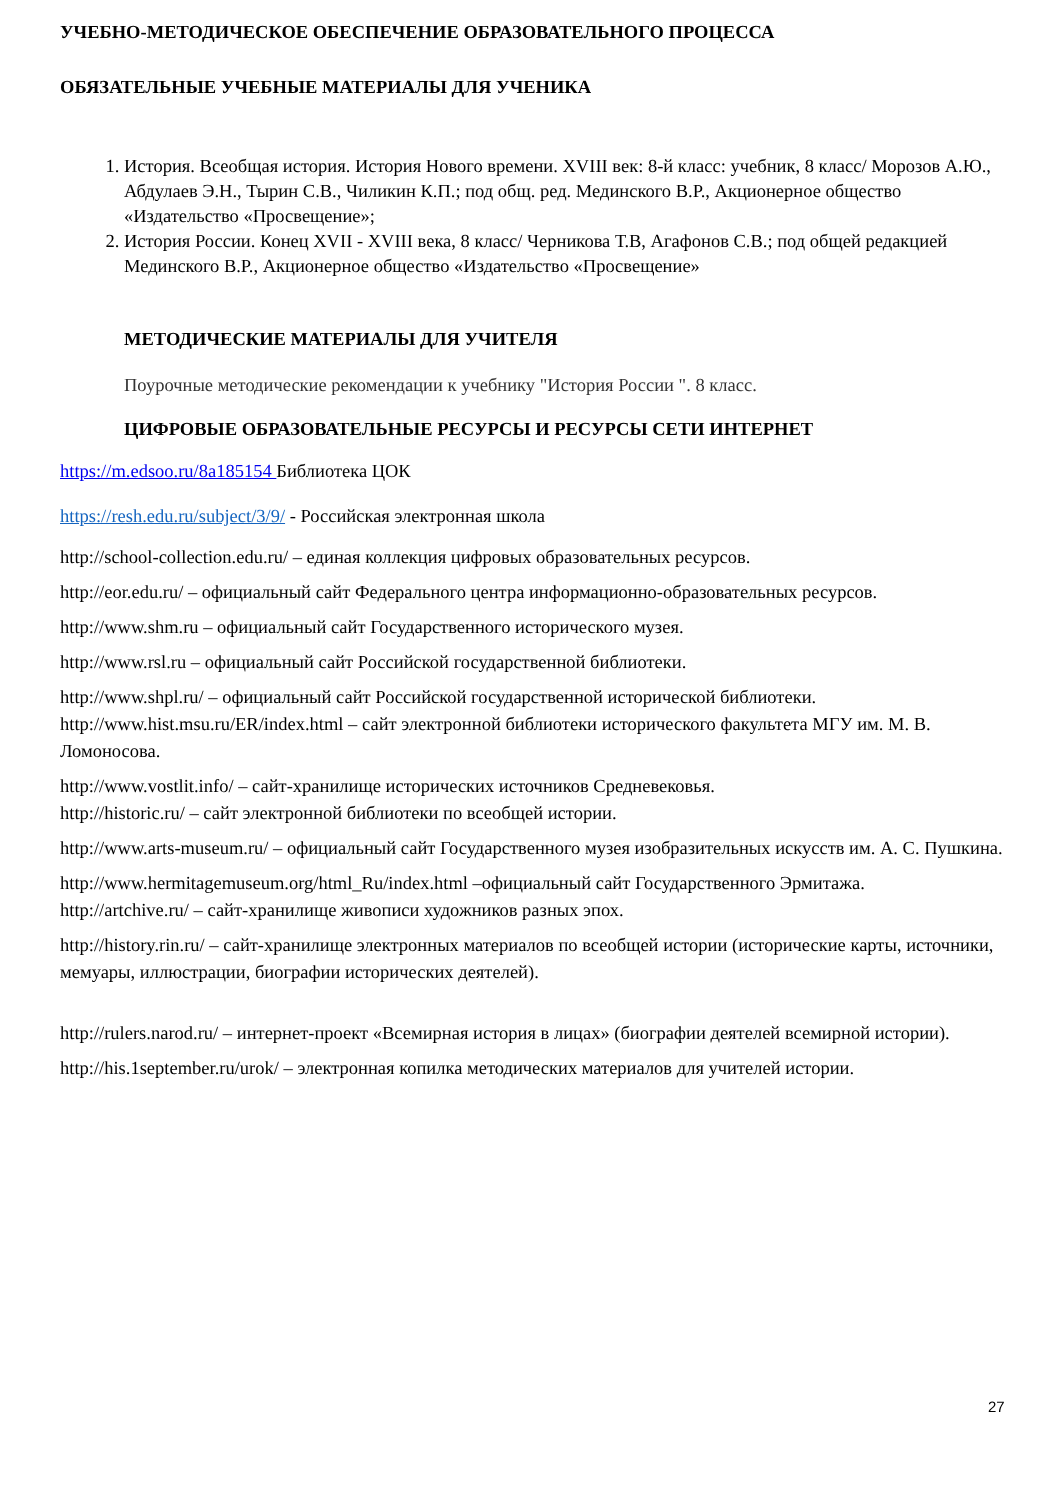УЧЕБНО-МЕТОДИЧЕСКОЕ ОБЕСПЕЧЕНИЕ ОБРАЗОВАТЕЛЬНОГО ПРОЦЕССА
ОБЯЗАТЕЛЬНЫЕ УЧЕБНЫЕ МАТЕРИАЛЫ ДЛЯ УЧЕНИКА
1. История. Всеобщая история. История Нового времени. XVIII век: 8-й класс: учебник, 8 класс/ Морозов А.Ю., Абдулаев Э.Н., Тырин С.В., Чиликин К.П.; под общ. ред. Мединского В.Р., Акционерное общество «Издательство «Просвещение»;
2. История России. Конец XVII - XVIII века, 8 класс/ Черникова Т.В, Агафонов С.В.; под общей редакцией Мединского В.Р., Акционерное общество «Издательство «Просвещение»
МЕТОДИЧЕСКИЕ МАТЕРИАЛЫ ДЛЯ УЧИТЕЛЯ
Поурочные методические рекомендации к учебнику "История России ". 8 класс.
ЦИФРОВЫЕ ОБРАЗОВАТЕЛЬНЫЕ РЕСУРСЫ И РЕСУРСЫ СЕТИ ИНТЕРНЕТ
https://m.edsoo.ru/8a185154 Библиотека ЦОК
https://resh.edu.ru/subject/3/9/ - Российская электронная школа
http://school-collection.edu.ru/ – единая коллекция цифровых образовательных ресурсов.
http://eor.edu.ru/ – официальный сайт Федерального центра информационно-образовательных ресурсов.
http://www.shm.ru – официальный сайт Государственного исторического музея.
http://www.rsl.ru – официальный сайт Российской государственной библиотеки.
http://www.shpl.ru/ – официальный сайт Российской государственной исторической библиотеки.
http://www.hist.msu.ru/ER/index.html – сайт электронной библиотеки исторического факультета МГУ им. М. В. Ломоносова.
http://www.vostlit.info/ – сайт-хранилище исторических источников Средневековья.
http://historic.ru/ – сайт электронной библиотеки по всеобщей истории.
http://www.arts-museum.ru/ – официальный сайт Государственного музея изобразительных искусств им. А. С. Пушкина.
http://www.hermitagemuseum.org/html_Ru/index.html –официальный сайт Государственного Эрмитажа.
http://artchive.ru/ – сайт-хранилище живописи художников разных эпох.
http://history.rin.ru/ – сайт-хранилище электронных материалов по всеобщей истории (исторические карты, источники, мемуары, иллюстрации, биографии исторических деятелей).
http://rulers.narod.ru/ – интернет-проект «Всемирная история в лицах» (биографии деятелей всемирной истории).
http://his.1september.ru/urok/ – электронная копилка методических материалов для учителей истории.
27